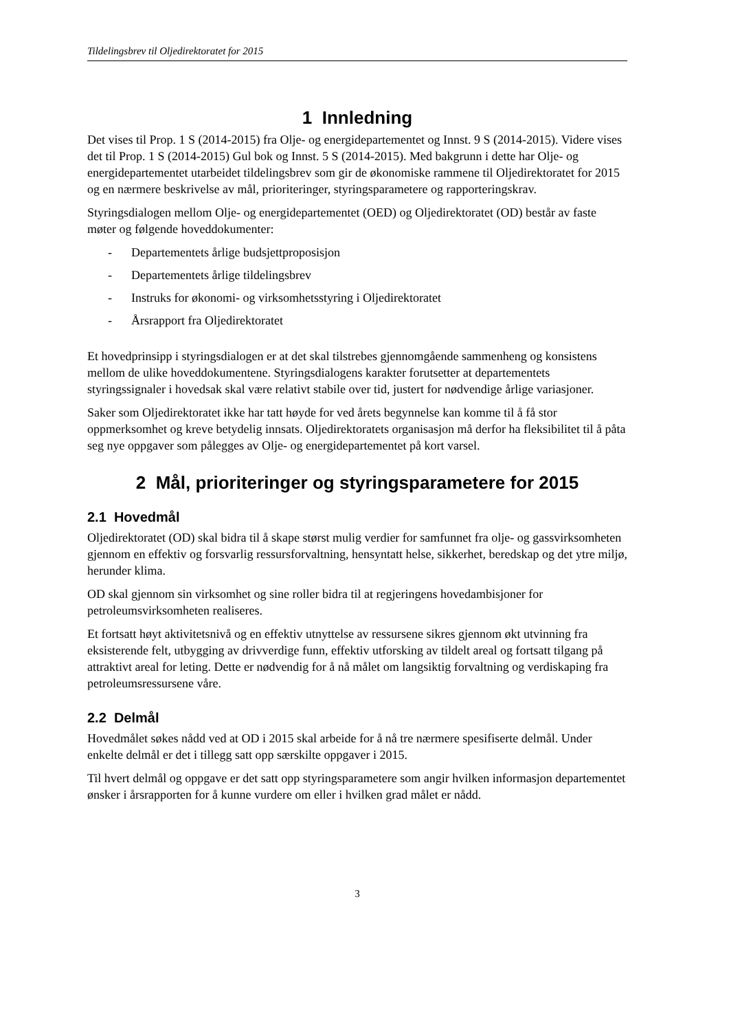Tildelingsbrev til Oljedirektoratet for 2015
1 Innledning
Det vises til Prop. 1 S (2014-2015) fra Olje- og energidepartementet og Innst. 9 S (2014-2015). Videre vises det til Prop. 1 S (2014-2015) Gul bok og Innst. 5 S (2014-2015). Med bakgrunn i dette har Olje- og energidepartementet utarbeidet tildelingsbrev som gir de økonomiske rammene til Oljedirektoratet for 2015 og en nærmere beskrivelse av mål, prioriteringer, styringsparametere og rapporteringskrav.
Styringsdialogen mellom Olje- og energidepartementet (OED) og Oljedirektoratet (OD) består av faste møter og følgende hoveddokumenter:
- Departementets årlige budsjettproposisjon
- Departementets årlige tildelingsbrev
- Instruks for økonomi- og virksomhetsstyring i Oljedirektoratet
- Årsrapport fra Oljedirektoratet
Et hovedprinsipp i styringsdialogen er at det skal tilstrebes gjennomgående sammenheng og konsistens mellom de ulike hoveddokumentene. Styringsdialogens karakter forutsetter at departementets styringssignaler i hovedsak skal være relativt stabile over tid, justert for nødvendige årlige variasjoner.
Saker som Oljedirektoratet ikke har tatt høyde for ved årets begynnelse kan komme til å få stor oppmerksomhet og kreve betydelig innsats. Oljedirektoratets organisasjon må derfor ha fleksibilitet til å påta seg nye oppgaver som pålegges av Olje- og energidepartementet på kort varsel.
2 Mål, prioriteringer og styringsparametere for 2015
2.1 Hovedmål
Oljedirektoratet (OD) skal bidra til å skape størst mulig verdier for samfunnet fra olje- og gassvirksomheten gjennom en effektiv og forsvarlig ressursforvaltning, hensyntatt helse, sikkerhet, beredskap og det ytre miljø, herunder klima.
OD skal gjennom sin virksomhet og sine roller bidra til at regjeringens hovedambisjoner for petroleumsvirksomheten realiseres.
Et fortsatt høyt aktivitetsnivå og en effektiv utnyttelse av ressursene sikres gjennom økt utvinning fra eksisterende felt, utbygging av drivverdige funn, effektiv utforsking av tildelt areal og fortsatt tilgang på attraktivt areal for leting. Dette er nødvendig for å nå målet om langsiktig forvaltning og verdiskaping fra petroleumsressursene våre.
2.2 Delmål
Hovedmålet søkes nådd ved at OD i 2015 skal arbeide for å nå tre nærmere spesifiserte delmål. Under enkelte delmål er det i tillegg satt opp særskilte oppgaver i 2015.
Til hvert delmål og oppgave er det satt opp styringsparametere som angir hvilken informasjon departementet ønsker i årsrapporten for å kunne vurdere om eller i hvilken grad målet er nådd.
3